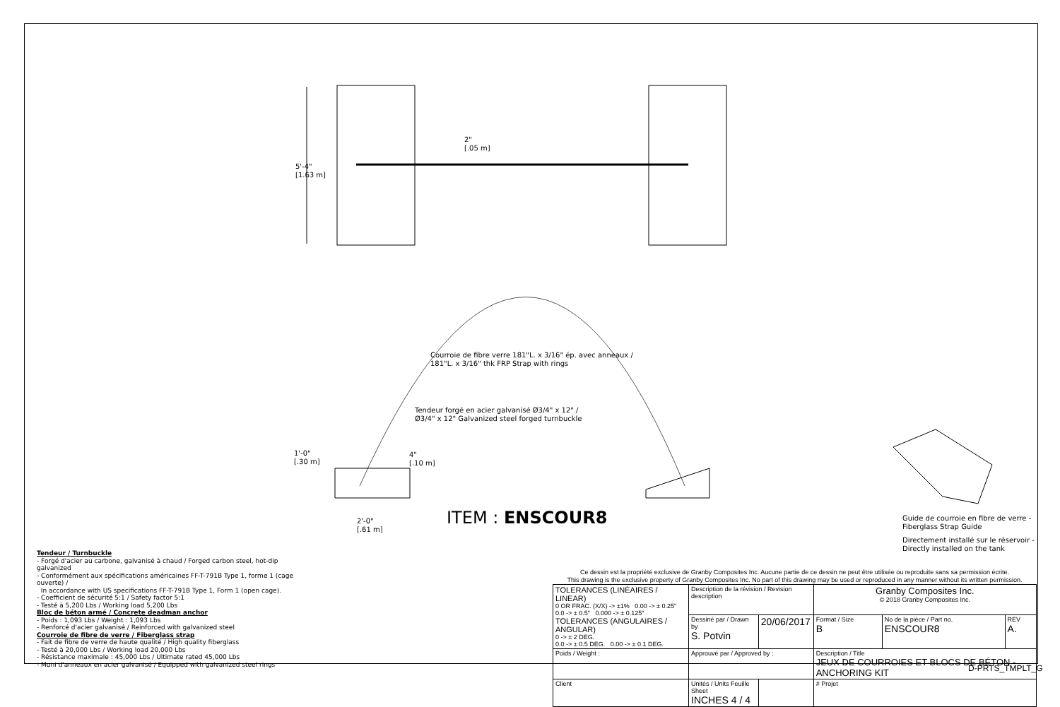5'-4"
[1.63 m]
2"
[.05 m]
Courroie de fibre verre 181"L. x 3/16" ép. avec anneaux /
181"L. x 3/16" thk FRP Strap with rings
Tendeur forgé en acier galvanisé Ø3/4" x 12" /
Ø3/4" x 12" Galvanized steel forged turnbuckle
1'-0"
[.30 m]
4"
[.10 m]
2'-0"
[.61 m]
ITEM : ENSCOUR8
Guide de courroie en fibre de verre -
Fiberglass Strap Guide
Directement installé sur le réservoir -
Directly installed on the tank
Tendeur / Turnbuckle
- Forgé d'acier au carbone, galvanisé à chaud / Forged carbon steel, hot-dip galvanized
- Conformément aux spécifications américaines FF-T-791B Type 1, forme 1 (cage ouverte) /
In accordance with US specifications FF-T-791B Type 1, Form 1 (open cage).
- Coefficient de sécurité 5:1 / Safety factor 5:1
- Testé à 5,200 Lbs / Working load 5,200 Lbs
Bloc de béton armé / Concrete deadman anchor
- Poids : 1,093 Lbs / Weight : 1,093 Lbs
- Renforcé d'acier galvanisé / Reinforced with galvanized steel
Courroie de fibre de verre / Fiberglass strap
- Fait de fibre de verre de haute qualité / High quality fiberglass
- Testé à 20,000 Lbs / Working load 20,000 Lbs
- Résistance maximale : 45,000 Lbs / Ultimate rated 45,000 Lbs
- Muni d'anneaux en acier galvanisé / Equipped with galvanized steel rings
Ce dessin est la propriété exclusive de Granby Composites Inc. Aucune partie de ce dessin ne peut être utilisée ou reproduite sans sa permission écrite.
This drawing is the exclusive property of Granby Composites Inc. No part of this drawing may be used or reproduced in any manner without its written permission.
| TOLERANCES (LINÉAIRES / LINEAR) 0 OR FRAC. (X/X) -> ±1% 0.00 -> ± 0.25" 0.0 -> ± 0.5" 0.000 -> ± 0.125" TOLERANCES (ANGULAIRES / ANGULAR) 0 -> ± 2 DEG. 0.0 -> ± 0.5 DEG. 0.00 -> ± 0.1 DEG. | Description de la révision / Revision description | | Granby Composites Inc. © 2018 Granby Composites Inc. | | |
| | Dessiné par / Drawn by S. Potvin | 20/06/2017 | Format / Size B | No de la pièce / Part no. ENSCOUR8 | REV A. |
| Poids / Weight : | Approuvé par / Approved by : | | Description / Title JEUX DE COURROIES ET BLOCS DE BÉTON - ANCHORING KIT | | |
| Client | Unités / Units Feuille Sheet INCHES 4 / 4 | | # Projet | | |
D-PRTS_TMPLT_G